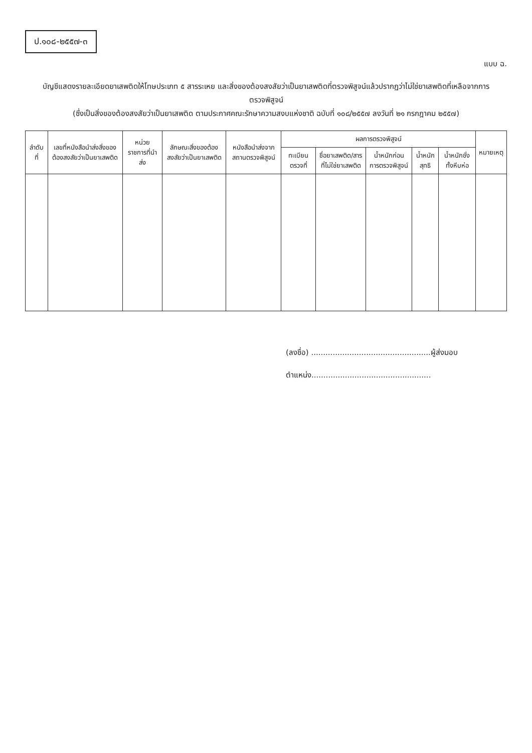ป.๑๐๘-๒๕๕๗-๓
แบบ ฉ.
บัญชีแสดงรายละเอียดยาเสพติดให้โทษประเภท ๕ สารระเหย และสิ่งของต้องสงสัยว่าเป็นยาเสพติดที่ตรวจพิสูจน์แล้วปรากฏว่าไม่ใช่ยาเสพติดที่เหลือจากการ
ตรวจพิสูจน์
(ซึ่งเป็นสิ่งของต้องสงสัยว่าเป็นยาเสพติด ตามประกาศคณะรักษาความสงบแห่งชาติ ฉบับที่ ๑๐๘/๒๕๕๗ ลงวันที่ ๒๑ กรกฎาคม ๒๕๕๗)
| ลำดับที่ | เลขที่หนังสือนำส่งสิ่งของต้องสงสัยว่าเป็นยาเสพติด | หน่วยราชการที่นำส่ง | ลักษณะสิ่งของต้องสงสัยว่าเป็นยาเสพติด | หนังสือนำส่งจากสถานตรวจพิสูจน์ | ผลการตรวจพิสูจน์ | | | | | หมายเหตุ |
| --- | --- | --- | --- | --- | --- | --- | --- | --- | --- | --- |
| | | | | | ทะเบียนตรวจที่ | ชื่อยาเสพติด/สารที่ไม่ใช่ยาเสพติด | น้ำหนักก่อนการตรวจพิสูจน์ | น้ำหนักสุทธิ | น้ำหนักชั่งทั้งหีบห่อ | |
(ลงชื่อ) ..................................................ผู้ส่งมอบ
ตำแหน่ง..................................................